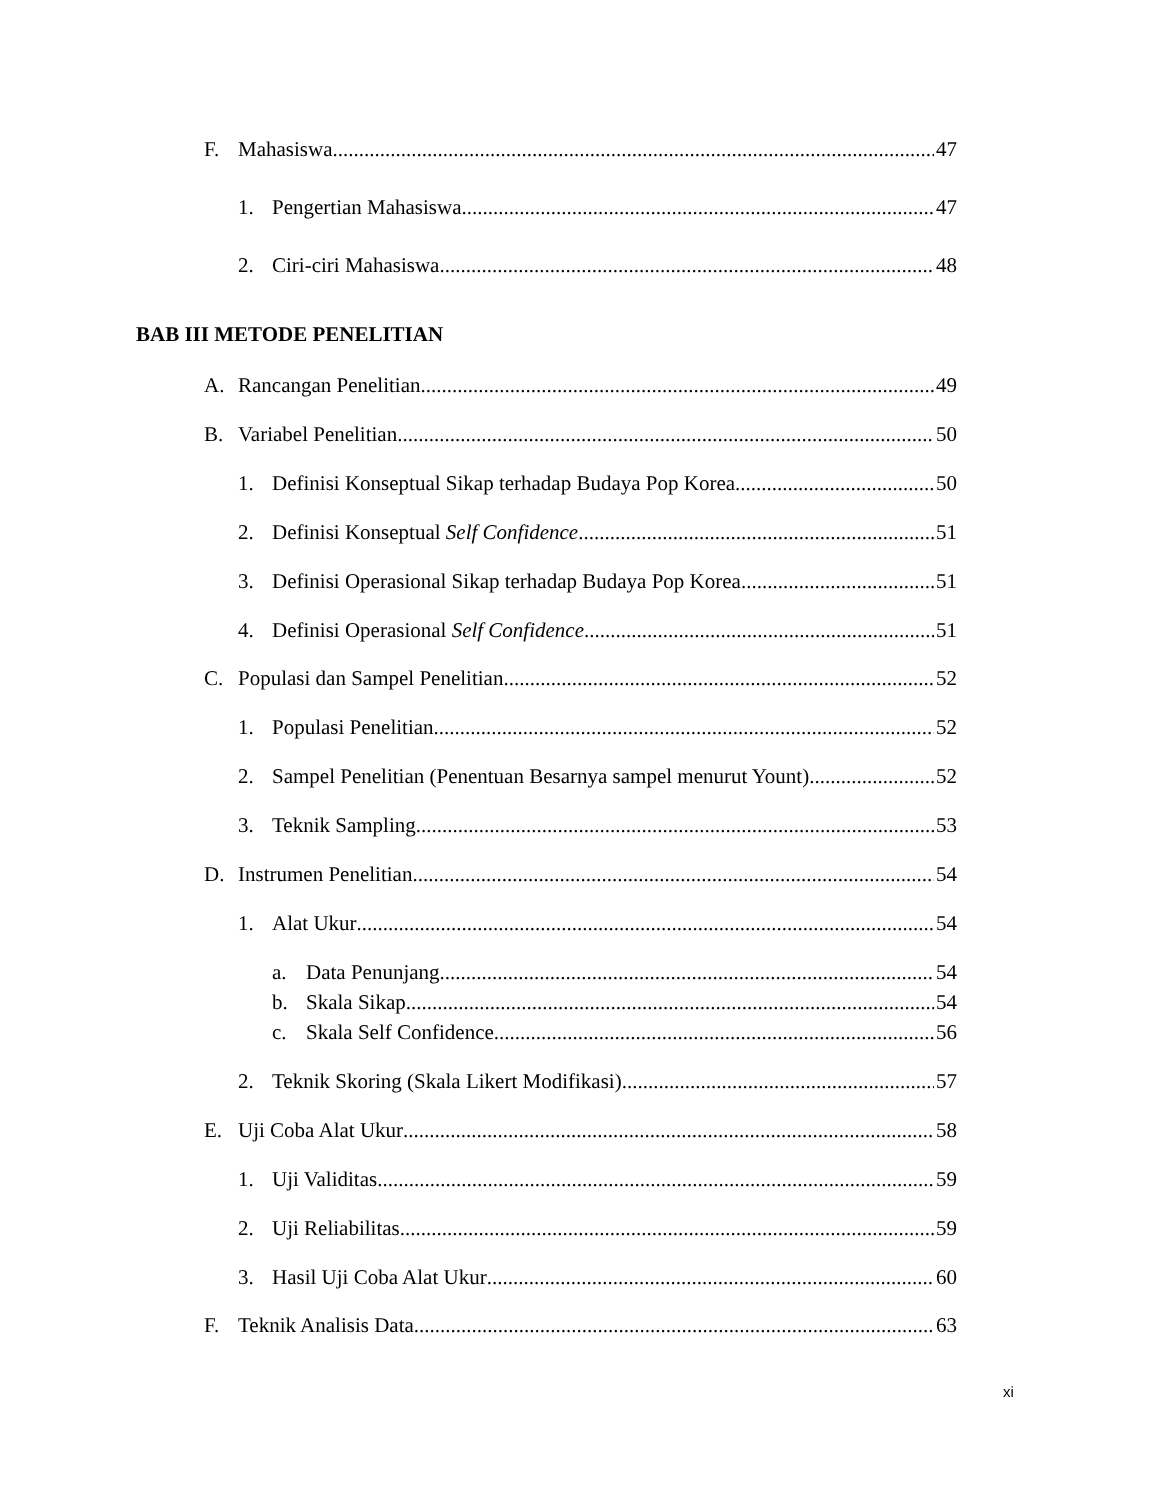F. Mahasiswa 47
1. Pengertian Mahasiswa 47
2. Ciri-ciri Mahasiswa 48
BAB III METODE PENELITIAN
A. Rancangan Penelitian 49
B. Variabel Penelitian 50
1. Definisi Konseptual Sikap terhadap Budaya Pop Korea 50
2. Definisi Konseptual Self Confidence 51
3. Definisi Operasional Sikap terhadap Budaya Pop Korea 51
4. Definisi Operasional Self Confidence 51
C. Populasi dan Sampel Penelitian 52
1. Populasi Penelitian 52
2. Sampel Penelitian (Penentuan Besarnya sampel menurut Yount) 52
3. Teknik Sampling 53
D. Instrumen Penelitian 54
1. Alat Ukur 54
a. Data Penunjang 54
b. Skala Sikap 54
c. Skala Self Confidence 56
2. Teknik Skoring (Skala Likert Modifikasi) 57
E. Uji Coba Alat Ukur 58
1. Uji Validitas 59
2. Uji Reliabilitas 59
3. Hasil Uji Coba Alat Ukur 60
F. Teknik Analisis Data 63
xi